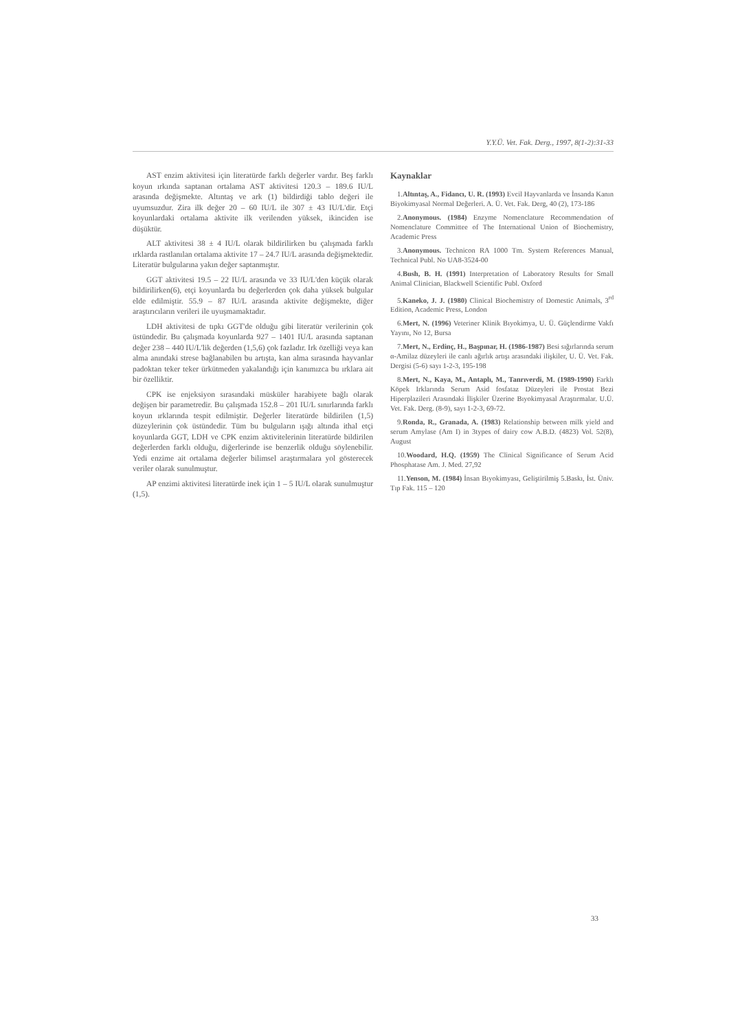Y.Y.Ü. Vet. Fak. Derg., 1997, 8(1-2):31-33
AST enzim aktivitesi için literatürde farklı değerler vardır. Beş farklı koyun ırkında saptanan ortalama AST aktivitesi 120.3 – 189.6 IU/L arasında değişmekte. Altıntaş ve ark (1) bildirdiği tablo değeri ile uyumsuzdur. Zira ilk değer 20 – 60 IU/L ile 307 ± 43 IU/L'dir. Etçi koyunlardaki ortalama aktivite ilk verilenden yüksek, ikinciden ise düşüktür.
ALT aktivitesi 38 ± 4 IU/L olarak bildirilirken bu çalışmada farklı ırklarda rastlanılan ortalama aktivite 17 – 24.7 IU/L arasında değişmektedir. Literatür bulgularına yakın değer saptanmıştır.
GGT aktivitesi 19.5 – 22 IU/L arasında ve 33 IU/L'den küçük olarak bildirilirken(6), etçi koyunlarda bu değerlerden çok daha yüksek bulgular elde edilmiştir. 55.9 – 87 IU/L arasında aktivite değişmekte, diğer araştırıcıların verileri ile uyuşmamaktadır.
LDH aktivitesi de tıpkı GGT'de olduğu gibi literatür verilerinin çok üstündedir. Bu çalışmada koyunlarda 927 – 1401 IU/L arasında saptanan değer 238 – 440 IU/L'lik değerden (1,5,6) çok fazladır. Irk özelliği veya kan alma anındaki strese bağlanabilen bu artışta, kan alma sırasında hayvanlar padoktan teker teker ürkütmeden yakalandığı için kanımızca bu ırklara ait bir özelliktir.
CPK ise enjeksiyon sırasındaki müsküler harabiyete bağlı olarak değişen bir parametredir. Bu çalışmada 152.8 – 201 IU/L sınırlarında farklı koyun ırklarında tespit edilmiştir. Değerler literatürde bildirilen (1,5) düzeylerinin çok üstündedir. Tüm bu bulguların ışığı altında ithal etçi koyunlarda GGT, LDH ve CPK enzim aktivitelerinin literatürde bildirilen değerlerden farklı olduğu, diğerlerinde ise benzerlik olduğu söylenebilir. Yedi enzime ait ortalama değerler bilimsel araştırmalara yol gösterecek veriler olarak sunulmuştur.
AP enzimi aktivitesi literatürde inek için 1 – 5 IU/L olarak sunulmuştur (1,5).
Kaynaklar
1.Altıntaş, A., Fidancı, U. R. (1993) Evcil Hayvanlarda ve İnsanda Kanın Biyokimyasal Normal Değerleri. A. Ü. Vet. Fak. Derg, 40 (2), 173-186
2.Anonymous. (1984) Enzyme Nomenclature Recommendation of Nomenclature Committee of The International Union of Biochemistry, Academic Press
3.Anonymous. Technicon RA 1000 Tm. System References Manual, Technical Publ. No UA8-3524-00
4.Bush, B. H. (1991) Interpretation of Laboratory Results for Small Animal Clinician, Blackwell Scientific Publ. Oxford
5.Kaneko, J. J. (1980) Clinical Biochemistry of Domestic Animals, 3<sup>rd</sup> Edition, Academic Press, London
6.Mert, N. (1996) Veteriner Klinik Bıyokimya, U. Ü. Güçlendirme Vakfı Yayını, No 12, Bursa
7.Mert, N., Erdinç, H., Başpınar, H. (1986-1987) Besi sığırlarında serum α-Amilaz düzeyleri ile canlı ağırlık artışı arasındaki ilişkiler, U. Ü. Vet. Fak. Dergisi (5-6) sayı 1-2-3, 195-198
8.Mert, N., Kaya, M., Antaplı, M., Tanrıverdi, M. (1989-1990) Farklı Köpek Irklarında Serum Asid fosfataz Düzeyleri ile Prostat Bezi Hiperplazileri Arasındaki İlişkiler Üzerine Bıyokimyasal Araştırmalar. U.Ü. Vet. Fak. Derg. (8-9), sayı 1-2-3, 69-72.
9.Ronda, R., Granada, A. (1983) Relationship between milk yield and serum Amylase (Am I) in 3types of dairy cow A.B.D. (4823) Vol. 52(8), August
10.Woodard, H.Q. (1959) The Clinical Significance of Serum Acid Phosphatase Am. J. Med. 27,92
11.Yenson, M. (1984) İnsan Bıyokimyası, Geliştirilmiş 5.Baskı, İst. Üniv. Tıp Fak. 115 – 120
33